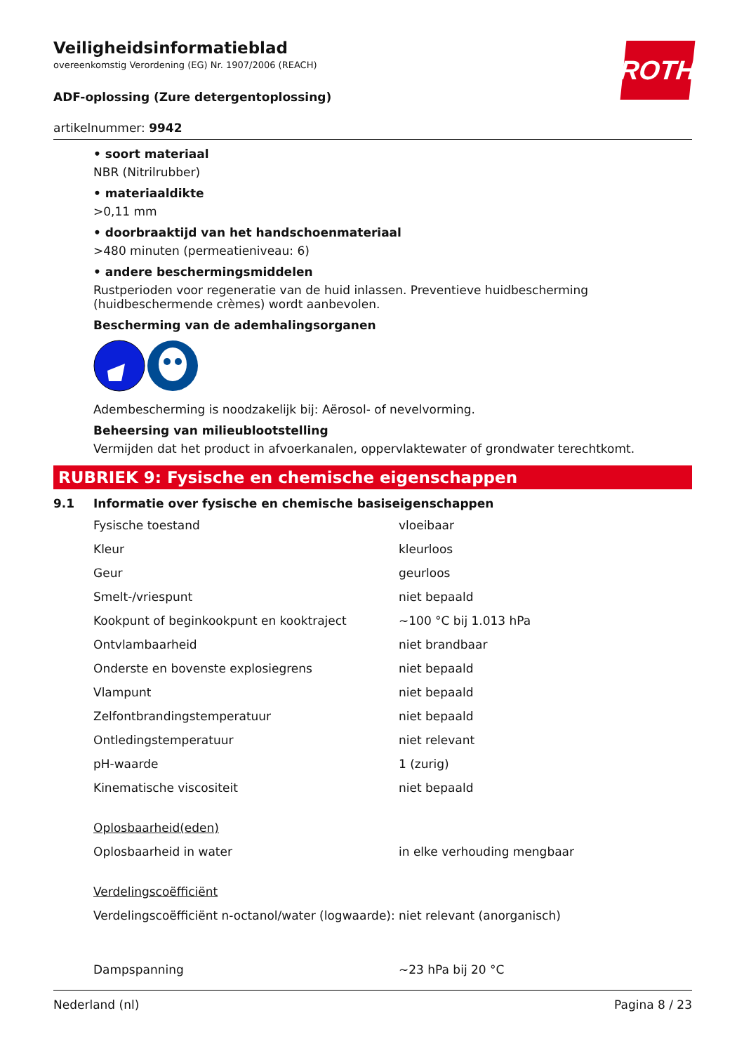ROTH
Veiligheidsinformatieblad
overeenkomstig Verordening (EG) Nr. 1907/2006 (REACH)
ADF-oplossing (Zure detergentoplossing)
artikelnummer: 9942
• soort materiaal
NBR (Nitrilrubber)
• materiaaldikte
>0,11 mm
• doorbraaktijd van het handschoenmateriaal
>480 minuten (permeatieniveau: 6)
• andere beschermingsmiddelen
Rustperioden voor regeneratie van de huid inlassen. Preventieve huidbescherming (huidbeschermende crèmes) wordt aanbevolen.
Bescherming van de ademhalingsorganen
Adembescherming is noodzakelijk bij: Aërosol- of nevelvorming.
Beheersing van milieublootstelling
Vermijden dat het product in afvoerkanalen, oppervlaktewater of grondwater terechtkomt.
RUBRIEK 9: Fysische en chemische eigenschappen
9.1 Informatie over fysische en chemische basiseigenschappen
| Fysische toestand | vloeibaar |
| Kleur | kleurloos |
| Geur | geurloos |
| Smelt-/vriespunt | niet bepaald |
| Kookpunt of beginkookpunt en kooktraject | ~100 °C bij 1.013 hPa |
| Ontvlambaarheid | niet brandbaar |
| Onderste en bovenste explosiegrens | niet bepaald |
| Vlampunt | niet bepaald |
| Zelfontbrandingstemperatuur | niet bepaald |
| Ontledingstemperatuur | niet relevant |
| pH-waarde | 1 (zurig) |
| Kinematische viscositeit | niet bepaald |
| Oplosbaarheid(eden) | |
| Oplosbaarheid in water | in elke verhouding mengbaar |
| Verdelingscoëfficiënt | |
| Verdelingscoëfficiënt n-octanol/water (logwaarde): | niet relevant (anorganisch) |
| Dampspanning | ~23 hPa bij 20 °C |
Nederland (nl) Pagina 8 / 23